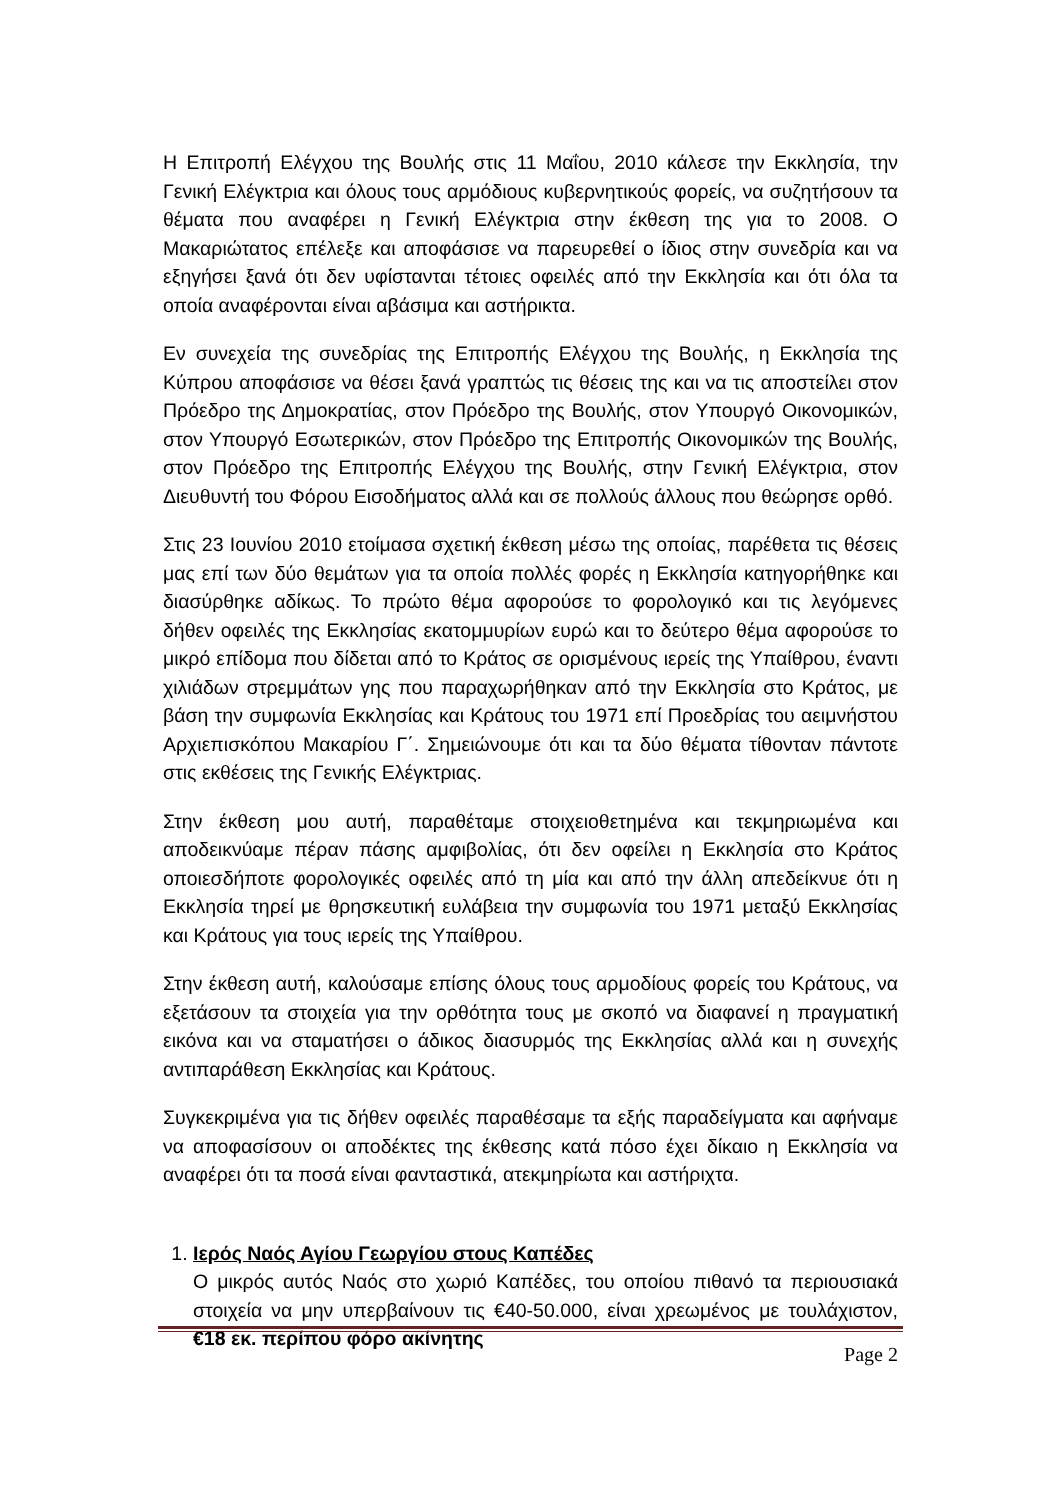Η Επιτροπή Ελέγχου της Βουλής στις 11 Μαΐου, 2010 κάλεσε την Εκκλησία, την Γενική Ελέγκτρια και όλους τους αρμόδιους κυβερνητικούς φορείς, να συζητήσουν τα θέματα που αναφέρει η Γενική Ελέγκτρια στην έκθεση της για το 2008. Ο Μακαριώτατος επέλεξε και αποφάσισε να παρευρεθεί ο ίδιος στην συνεδρία και να εξηγήσει ξανά ότι δεν υφίστανται τέτοιες οφειλές από την Εκκλησία και ότι όλα τα οποία αναφέρονται είναι αβάσιμα και αστήρικτα.
Εν συνεχεία της συνεδρίας της Επιτροπής Ελέγχου της Βουλής, η Εκκλησία της Κύπρου αποφάσισε να θέσει ξανά γραπτώς τις θέσεις της και να τις αποστείλει στον Πρόεδρο της Δημοκρατίας, στον Πρόεδρο της Βουλής, στον Υπουργό Οικονομικών, στον Υπουργό Εσωτερικών, στον Πρόεδρο της Επιτροπής Οικονομικών της Βουλής, στον Πρόεδρο της Επιτροπής Ελέγχου της Βουλής, στην Γενική Ελέγκτρια, στον Διευθυντή του Φόρου Εισοδήματος αλλά και σε πολλούς άλλους που θεώρησε ορθό.
Στις 23 Ιουνίου 2010 ετοίμασα σχετική έκθεση μέσω της οποίας, παρέθετα τις θέσεις μας επί των δύο θεμάτων για τα οποία πολλές φορές η Εκκλησία κατηγορήθηκε και διασύρθηκε αδίκως. Το πρώτο θέμα αφορούσε το φορολογικό και τις λεγόμενες δήθεν οφειλές της Εκκλησίας εκατομμυρίων ευρώ και το δεύτερο θέμα αφορούσε το μικρό επίδομα που δίδεται από το Κράτος σε ορισμένους ιερείς της Υπαίθρου, έναντι χιλιάδων στρεμμάτων γης που παραχωρήθηκαν από την Εκκλησία στο Κράτος, με βάση την συμφωνία Εκκλησίας και Κράτους του 1971 επί Προεδρίας του αειμνήστου Αρχιεπισκόπου Μακαρίου Γ΄. Σημειώνουμε ότι και τα δύο θέματα τίθονταν πάντοτε στις εκθέσεις της Γενικής Ελέγκτριας.
Στην έκθεση μου αυτή, παραθέταμε στοιχειοθετημένα και τεκμηριωμένα και αποδεικνύαμε πέραν πάσης αμφιβολίας, ότι δεν οφείλει η Εκκλησία στο Κράτος οποιεσδήποτε φορολογικές οφειλές από τη μία και από την άλλη απεδείκνυε ότι η Εκκλησία τηρεί με θρησκευτική ευλάβεια την συμφωνία του 1971 μεταξύ Εκκλησίας και Κράτους για τους ιερείς της Υπαίθρου.
Στην έκθεση αυτή, καλούσαμε επίσης όλους τους αρμοδίους φορείς του Κράτους, να εξετάσουν τα στοιχεία για την ορθότητα τους με σκοπό να διαφανεί η πραγματική εικόνα και να σταματήσει ο άδικος διασυρμός της Εκκλησίας αλλά και η συνεχής αντιπαράθεση Εκκλησίας και Κράτους.
Συγκεκριμένα για τις δήθεν οφειλές παραθέσαμε τα εξής παραδείγματα και αφήναμε να αποφασίσουν οι αποδέκτες της έκθεσης κατά πόσο έχει δίκαιο η Εκκλησία να αναφέρει ότι τα ποσά είναι φανταστικά, ατεκμηρίωτα και αστήριχτα.
1. Ιερός Ναός Αγίου Γεωργίου στους Καπέδες
Ο μικρός αυτός Ναός στο χωριό Καπέδες, του οποίου πιθανό τα περιουσιακά στοιχεία να μην υπερβαίνουν τις €40-50.000, είναι χρεωμένος με τουλάχιστον, €18 εκ. περίπου φόρο ακίνητης
Page 2